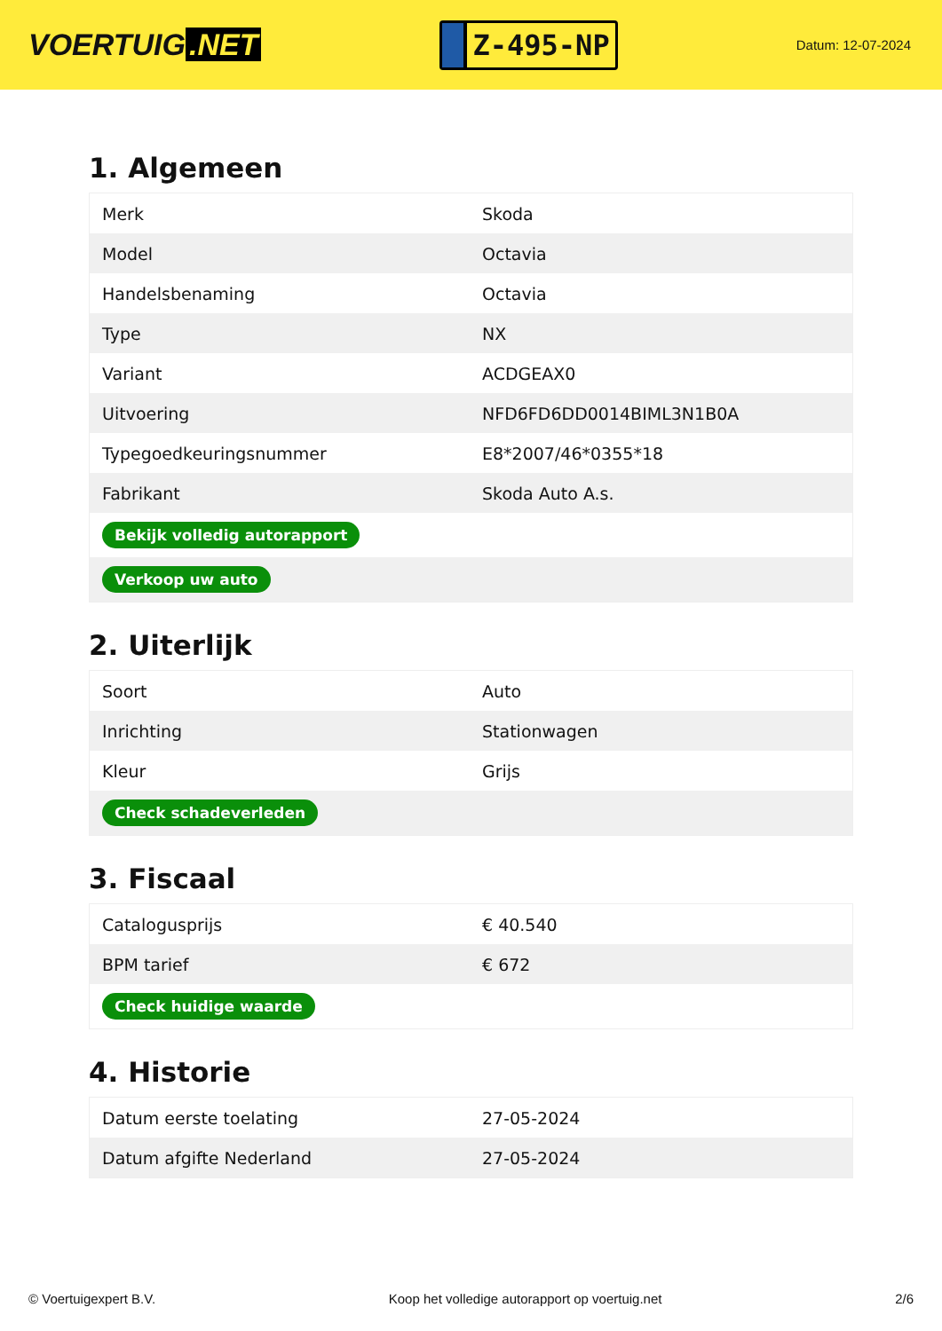VOERTUIG.NET
Z-495-NP
Datum: 12-07-2024
1. Algemeen
| Merk | Skoda |
| Model | Octavia |
| Handelsbenaming | Octavia |
| Type | NX |
| Variant | ACDGEAX0 |
| Uitvoering | NFD6FD6DD0014BIML3N1B0A |
| Typegoedkeuringsnummer | E8*2007/46*0355*18 |
| Fabrikant | Skoda Auto A.s. |
| Bekijk volledig autorapport | |
| Verkoop uw auto | |
2. Uiterlijk
| Soort | Auto |
| Inrichting | Stationwagen |
| Kleur | Grijs |
| Check schadeverleden | |
3. Fiscaal
| Catalogusprijs | € 40.540 |
| BPM tarief | € 672 |
| Check huidige waarde | |
4. Historie
| Datum eerste toelating | 27-05-2024 |
| Datum afgifte Nederland | 27-05-2024 |
© Voertuigexpert B.V. Koop het volledige autorapport op voertuig.net 2/6